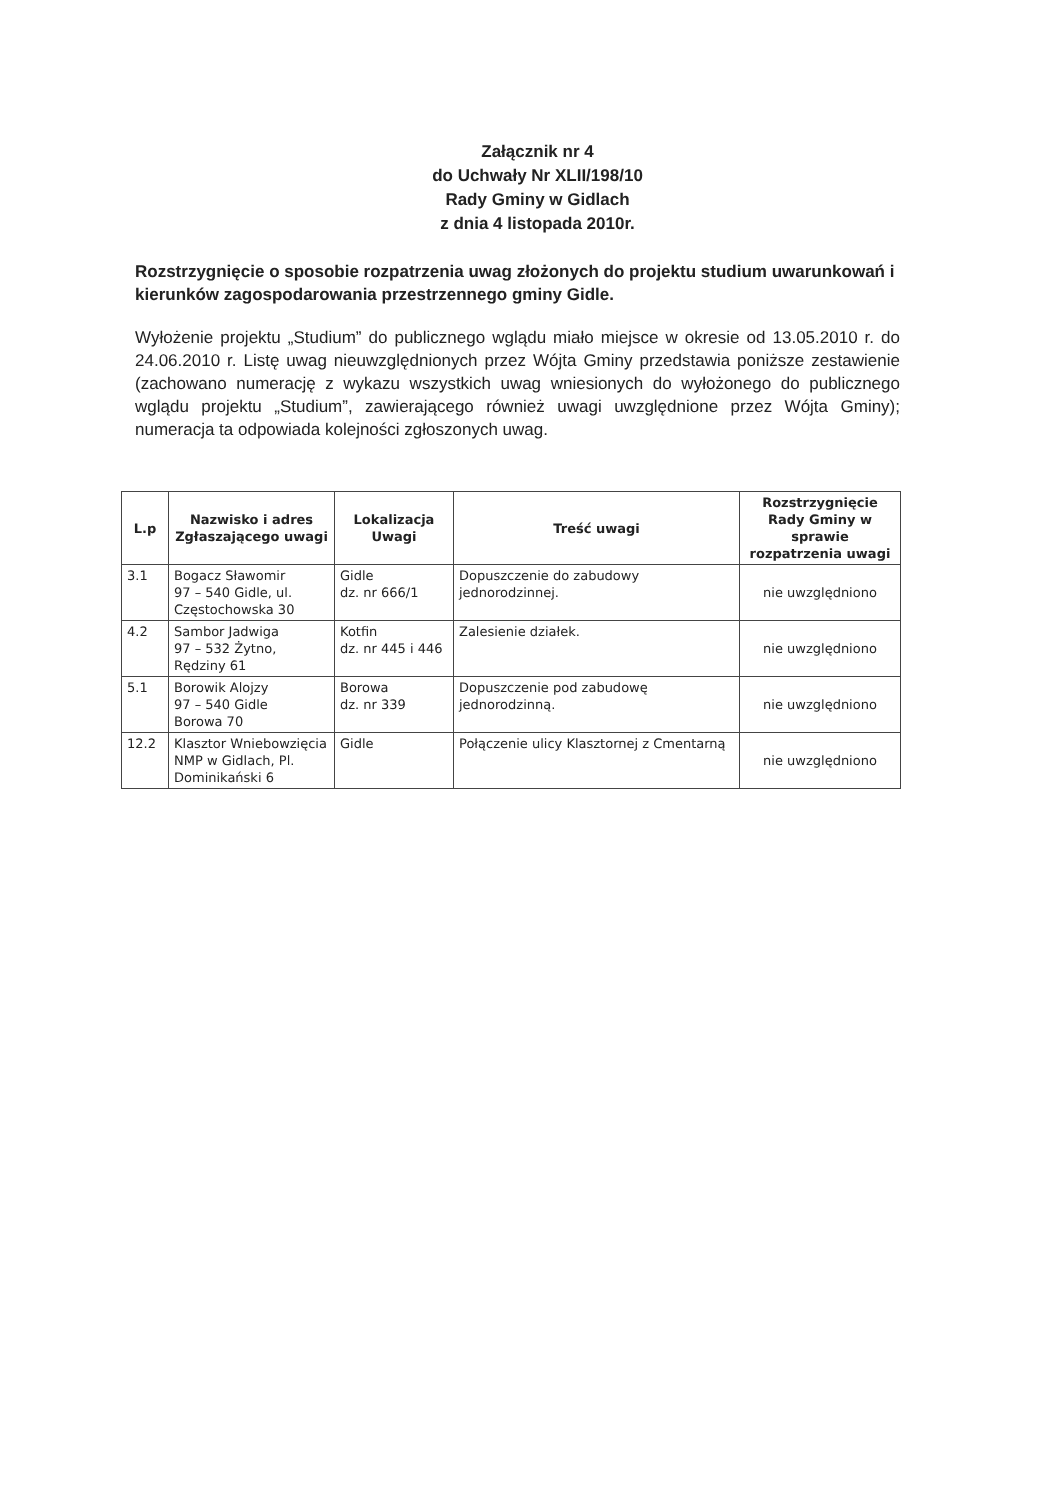Załącznik nr 4
do Uchwały Nr XLII/198/10
Rady Gminy w Gidlach
z dnia 4 listopada 2010r.
Rozstrzygnięcie o sposobie rozpatrzenia uwag złożonych do projektu studium uwarunkowań i kierunków zagospodarowania przestrzennego gminy Gidle.
Wyłożenie projektu „Studium” do publicznego wglądu miało miejsce w okresie od 13.05.2010 r. do 24.06.2010 r. Listę uwag nieuwzględnionych przez Wójta Gminy przedstawia poniższe zestawienie (zachowano numerację z wykazu wszystkich uwag wniesionych do wyłożonego do publicznego wglądu projektu „Studium”, zawierającego również uwagi uwzględnione przez Wójta Gminy); numeracja ta odpowiada kolejności zgłoszonych uwag.
| L.p | Nazwisko i adres Zgłaszającego uwagi | Lokalizacja Uwagi | Treść uwagi | Rozstrzygnięcie Rady Gminy w sprawie rozpatrzenia uwagi |
| --- | --- | --- | --- | --- |
| 3.1 | Bogacz Sławomir 97 – 540 Gidle, ul. Częstochowska 30 | Gidle dz. nr 666/1 | Dopuszczenie do zabudowy jednorodzinnej. | nie uwzględniono |
| 4.2 | Sambor Jadwiga 97 – 532 Żytno, Rędziny 61 | Kotfin dz. nr 445 i 446 | Zalesienie działek. | nie uwzględniono |
| 5.1 | Borowik Alojzy 97 – 540 Gidle Borowa 70 | Borowa dz. nr 339 | Dopuszczenie pod zabudowę jednorodzinną. | nie uwzględniono |
| 12.2 | Klasztor Wniebowzięcia NMP w Gidlach, Pl. Dominikański 6 | Gidle | Połączenie ulicy Klasztornej z Cmentarną | nie uwzględniono |